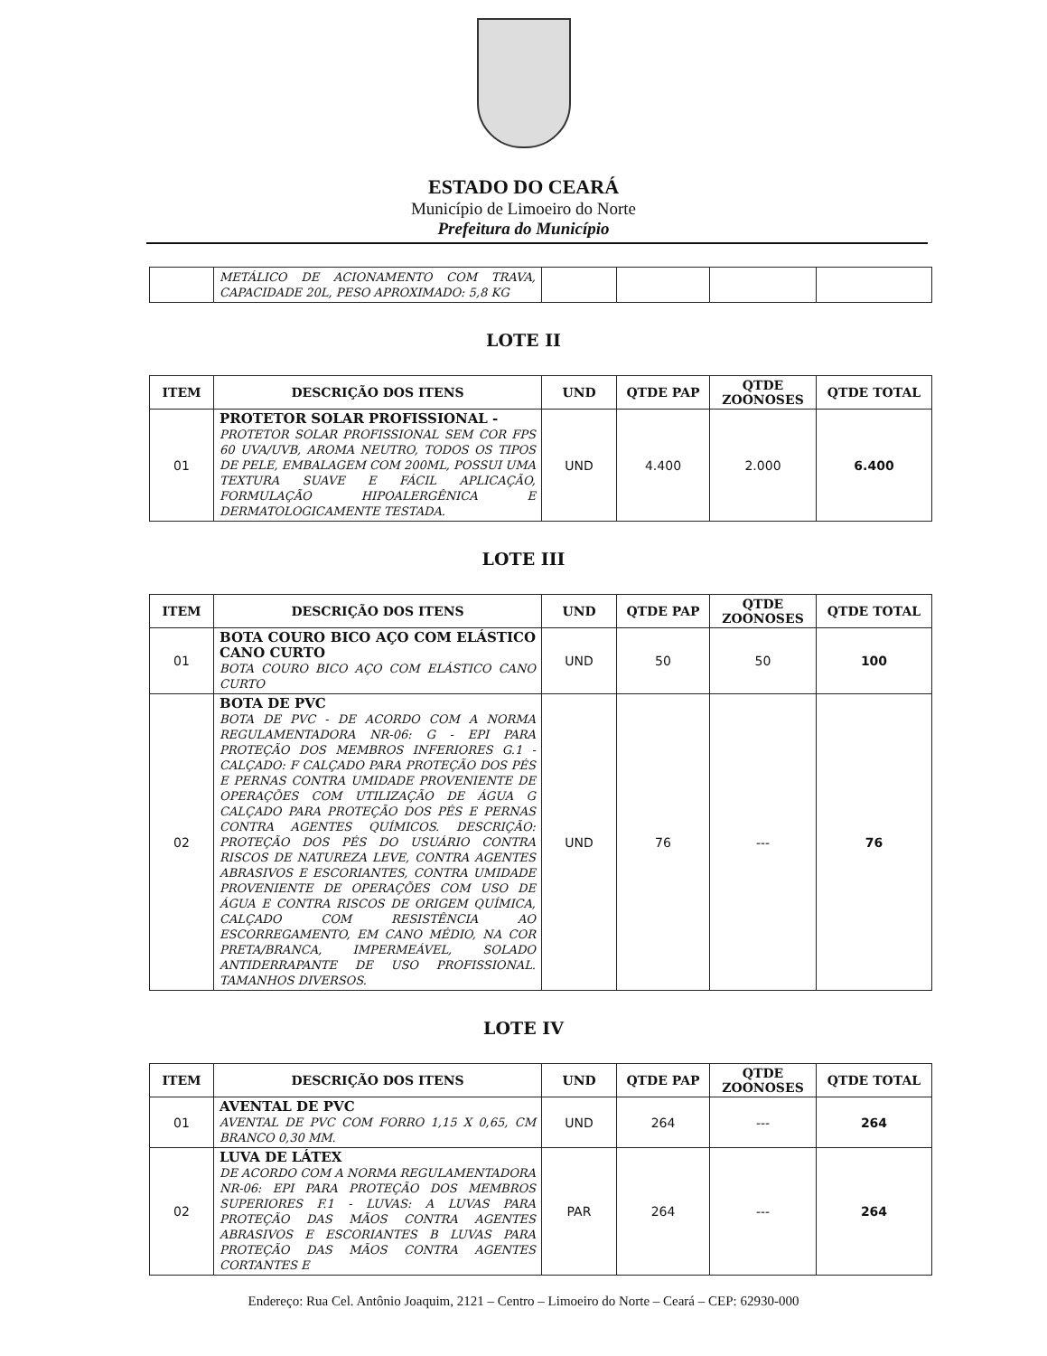ESTADO DO CEARÁ
Município de Limoeiro do Norte
Prefeitura do Município
| | METÁLICO DE ACIONAMENTO COM TRAVA, CAPACIDADE 20L, PESO APROXIMADO: 5,8 KG | | | | |
LOTE II
| ITEM | DESCRIÇÃO DOS ITENS | UND | QTDE PAP | QTDE ZOONOSES | QTDE TOTAL |
| --- | --- | --- | --- | --- | --- |
| 01 | PROTETOR SOLAR PROFISSIONAL - PROTETOR SOLAR PROFISSIONAL SEM COR FPS 60 UVA/UVB, AROMA NEUTRO, TODOS OS TIPOS DE PELE, EMBALAGEM COM 200ML, POSSUI UMA TEXTURA SUAVE E FÁCIL APLICAÇÃO, FORMULAÇÃO HIPOALERGÊNICA E DERMATOLOGICAMENTE TESTADA. | UND | 4.400 | 2.000 | 6.400 |
LOTE III
| ITEM | DESCRIÇÃO DOS ITENS | UND | QTDE PAP | QTDE ZOONOSES | QTDE TOTAL |
| --- | --- | --- | --- | --- | --- |
| 01 | BOTA COURO BICO AÇO COM ELÁSTICO CANO CURTO BOTA COURO BICO AÇO COM ELÁSTICO CANO CURTO | UND | 50 | 50 | 100 |
| 02 | BOTA DE PVC BOTA DE PVC - DE ACORDO COM A NORMA REGULAMENTADORA NR-06: G - EPI PARA PROTEÇÃO DOS MEMBROS INFERIORES G.1 - CALÇADO: F CALÇADO PARA PROTEÇÃO DOS PÉS E PERNAS CONTRA UMIDADE PROVENIENTE DE OPERAÇÕES COM UTILIZAÇÃO DE ÁGUA G CALÇADO PARA PROTEÇÃO DOS PÉS E PERNAS CONTRA AGENTES QUÍMICOS. DESCRIÇÃO: PROTEÇÃO DOS PÉS DO USUÁRIO CONTRA RISCOS DE NATUREZA LEVE, CONTRA AGENTES ABRASIVOS E ESCORIANTES, CONTRA UMIDADE PROVENIENTE DE OPERAÇÕES COM USO DE ÁGUA E CONTRA RISCOS DE ORIGEM QUÍMICA, CALÇADO COM RESISTÊNCIA AO ESCORREGAMENTO, EM CANO MÉDIO, NA COR PRETA/BRANCA, IMPERMEÁVEL, SOLADO ANTIDERRAPANTE DE USO PROFISSIONAL. TAMANHOS DIVERSOS. | UND | 76 | --- | 76 |
LOTE IV
| ITEM | DESCRIÇÃO DOS ITENS | UND | QTDE PAP | QTDE ZOONOSES | QTDE TOTAL |
| --- | --- | --- | --- | --- | --- |
| 01 | AVENTAL DE PVC AVENTAL DE PVC COM FORRO 1,15 X 0,65, CM BRANCO 0,30 MM. | UND | 264 | --- | 264 |
| 02 | LUVA DE LÁTEX DE ACORDO COM A NORMA REGULAMENTADORA NR-06: EPI PARA PROTEÇÃO DOS MEMBROS SUPERIORES F.1 - LUVAS: A LUVAS PARA PROTEÇÃO DAS MÃOS CONTRA AGENTES ABRASIVOS E ESCORIANTES B LUVAS PARA PROTEÇÃO DAS MÃOS CONTRA AGENTES CORTANTES E | PAR | 264 | --- | 264 |
Endereço: Rua Cel. Antônio Joaquim, 2121 – Centro – Limoeiro do Norte – Ceará – CEP: 62930-000